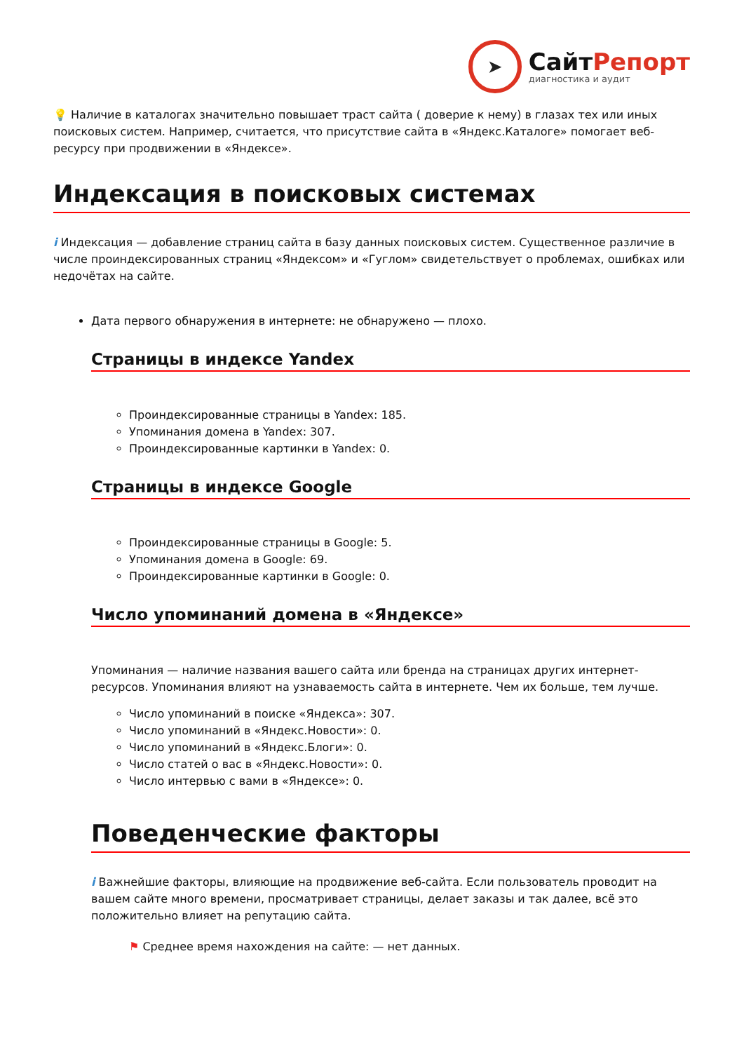➤
СайтРепорт
диагностика и аудит
💡 Наличие в каталогах значительно повышает траст сайта ( доверие к нему) в глазах тех или иных поисковых систем. Например, считается, что присутствие сайта в «Яндекс.Каталоге» помогает веб-ресурсу при продвижении в «Яндексе».
Индексация в поисковых системах
i Индексация — добавление страниц сайта в базу данных поисковых систем. Существенное различие в числе проиндексированных страниц «Яндексом» и «Гуглом» свидетельствует о проблемах, ошибках или недочётах на сайте.
Дата первого обнаружения в интернете: не обнаружено — плохо.
Страницы в индексе Yandex
Проиндексированные страницы в Yandex: 185.
Упоминания домена в Yandex: 307.
Проиндексированные картинки в Yandex: 0.
Страницы в индексе Google
Проиндексированные страницы в Google: 5.
Упоминания домена в Google: 69.
Проиндексированные картинки в Google: 0.
Число упоминаний домена в «Яндексе»
Упоминания — наличие названия вашего сайта или бренда на страницах других интернет-ресурсов. Упоминания влияют на узнаваемость сайта в интернете. Чем их больше, тем лучше.
Число упоминаний в поиске «Яндекса»: 307.
Число упоминаний в «Яндекс.Новости»: 0.
Число упоминаний в «Яндекс.Блоги»: 0.
Число статей о вас в «Яндекс.Новости»: 0.
Число интервью с вами в «Яндексе»: 0.
Поведенческие факторы
i Важнейшие факторы, влияющие на продвижение веб-сайта. Если пользователь проводит на вашем сайте много времени, просматривает страницы, делает заказы и так далее, всё это положительно влияет на репутацию сайта.
⚑ Среднее время нахождения на сайте: — нет данных.